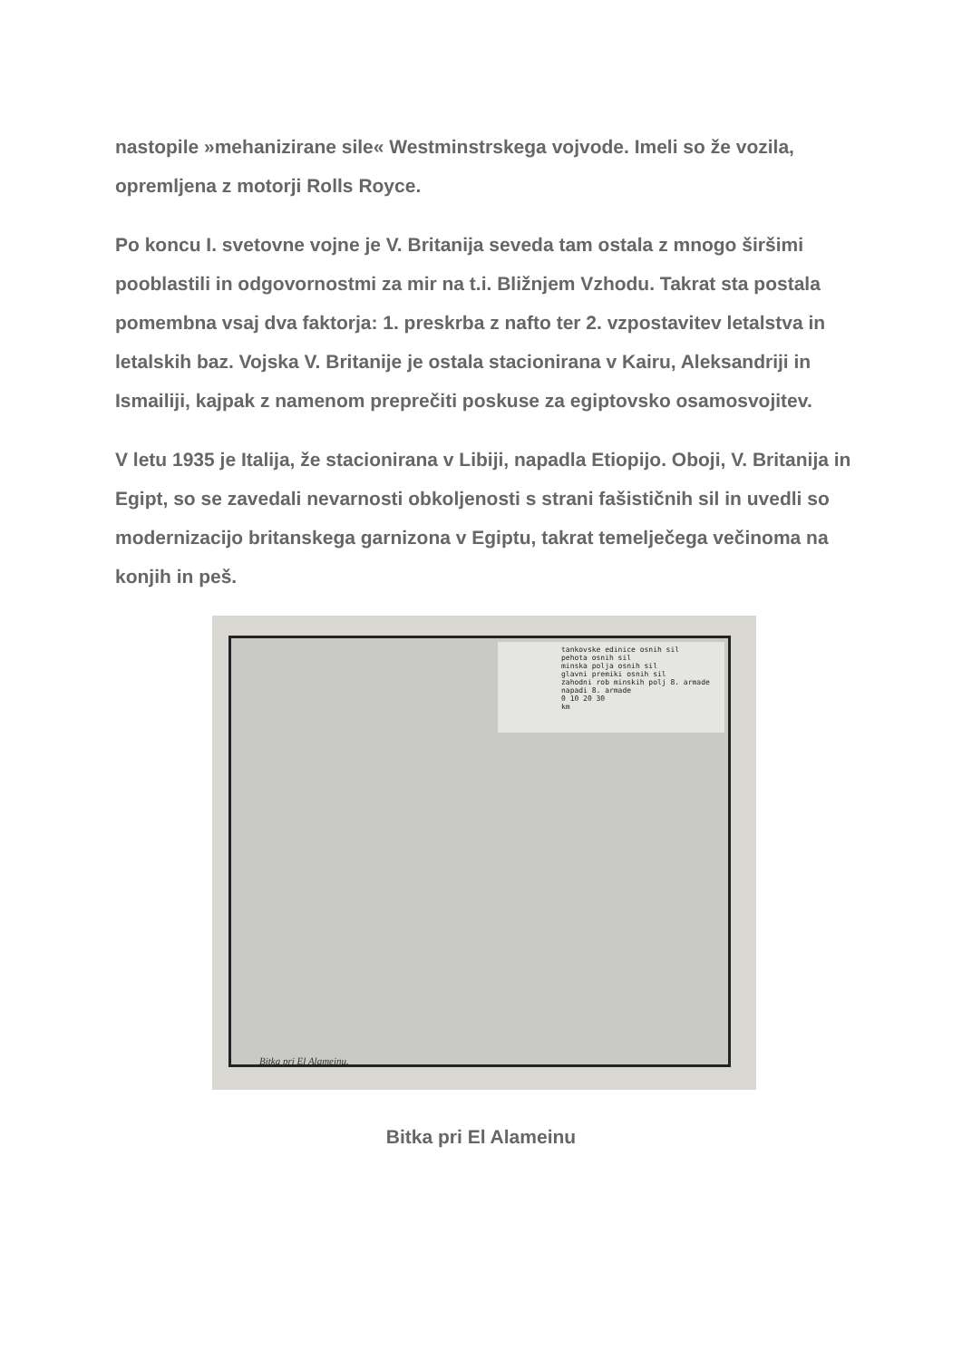nastopile »mehanizirane sile« Westminstrskega vojvode. Imeli so že vozila, opremljena z motorji Rolls Royce.
Po koncu I. svetovne vojne je V. Britanija seveda tam ostala z mnogo širšimi pooblastili in odgovornostmi za mir na t.i. Bližnjem Vzhodu. Takrat sta postala pomembna vsaj dva faktorja: 1. preskrba z nafto ter 2. vzpostavitev letalstva in letalskih baz. Vojska V. Britanije je ostala stacionirana v Kairu, Aleksandriji in Ismailiji, kajpak z namenom preprečiti poskuse za egiptovsko osamosvojitev.
V letu 1935 je Italija, že stacionirana v Libiji, napadla Etiopijo. Oboji, V. Britanija in Egipt, so se zavedali nevarnosti obkoljenosti s strani fašističnih sil in uvedli so modernizacijo britanskega garnizona v Egiptu, takrat temelječega večinoma na konjih in peš.
tankovske edinice osnih sil
pehota osnih sil
minska polja osnih sil
glavni premiki osnih sil
zahodni rob minskih polj 8. armade
napadi 8. armade
0 10 20 30
km
Bitka pri El Alameinu.
Bitka pri El Alameinu